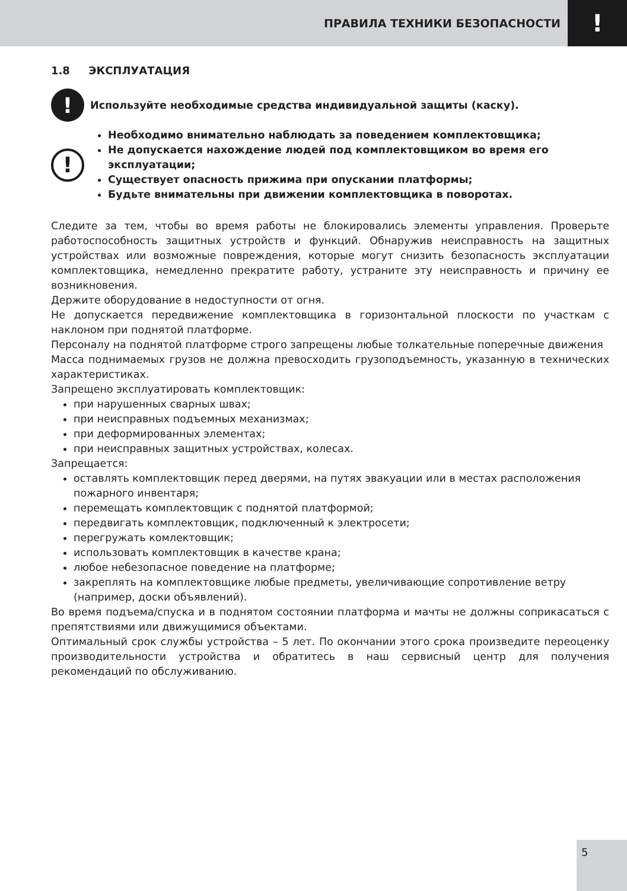ПРАВИЛА ТЕХНИКИ БЕЗОПАСНОСТИ!
1.8 ЭКСПЛУАТАЦИЯ
!
Используйте необходимые средства индивидуальной защиты (каску).
!
Необходимо внимательно наблюдать за поведением комплектовщика;
Не допускается нахождение людей под комплектовщиком во время его эксплуатации;
Существует опасность прижима при опускании платформы;
Будьте внимательны при движении комплектовщика в поворотах.
Следите за тем, чтобы во время работы не блокировались элементы управления. Проверьте работоспособность защитных устройств и функций. Обнаружив неисправность на защитных устройствах или возможные повреждения, которые могут снизить безопасность эксплуатации комплектовщика, немедленно прекратите работу, устраните эту неисправность и причину ее возникновения.
Держите оборудование в недоступности от огня.
Не допускается передвижение комплектовщика в горизонтальной плоскости по участкам с наклоном при поднятой платформе.
Персоналу на поднятой платформе строго запрещены любые толкательные поперечные движения
Масса поднимаемых грузов не должна превосходить грузоподъемность, указанную в технических характеристиках.
Запрещено эксплуатировать комплектовщик:
при нарушенных сварных швах;
при неисправных подъемных механизмах;
при деформированных элементах;
при неисправных защитных устройствах, колесах.
Запрещается:
оставлять комплектовщик перед дверями, на путях эвакуации или в местах расположения пожарного инвентаря;
перемещать комплектовщик с поднятой платформой;
передвигать комплектовщик, подключенный к электросети;
перегружать комлектовщик;
использовать комплектовщик в качестве крана;
любое небезопасное поведение на платформе;
закреплять на комплектовщике любые предметы, увеличивающие сопротивление ветру (например, доски объявлений).
Во время подъема/спуска и в поднятом состоянии платформа и мачты не должны соприкасаться с препятствиями или движущимися объектами.
Оптимальный срок службы устройства – 5 лет. По окончании этого срока произведите переоценку производительности устройства и обратитесь в наш сервисный центр для получения рекомендаций по обслуживанию.
5